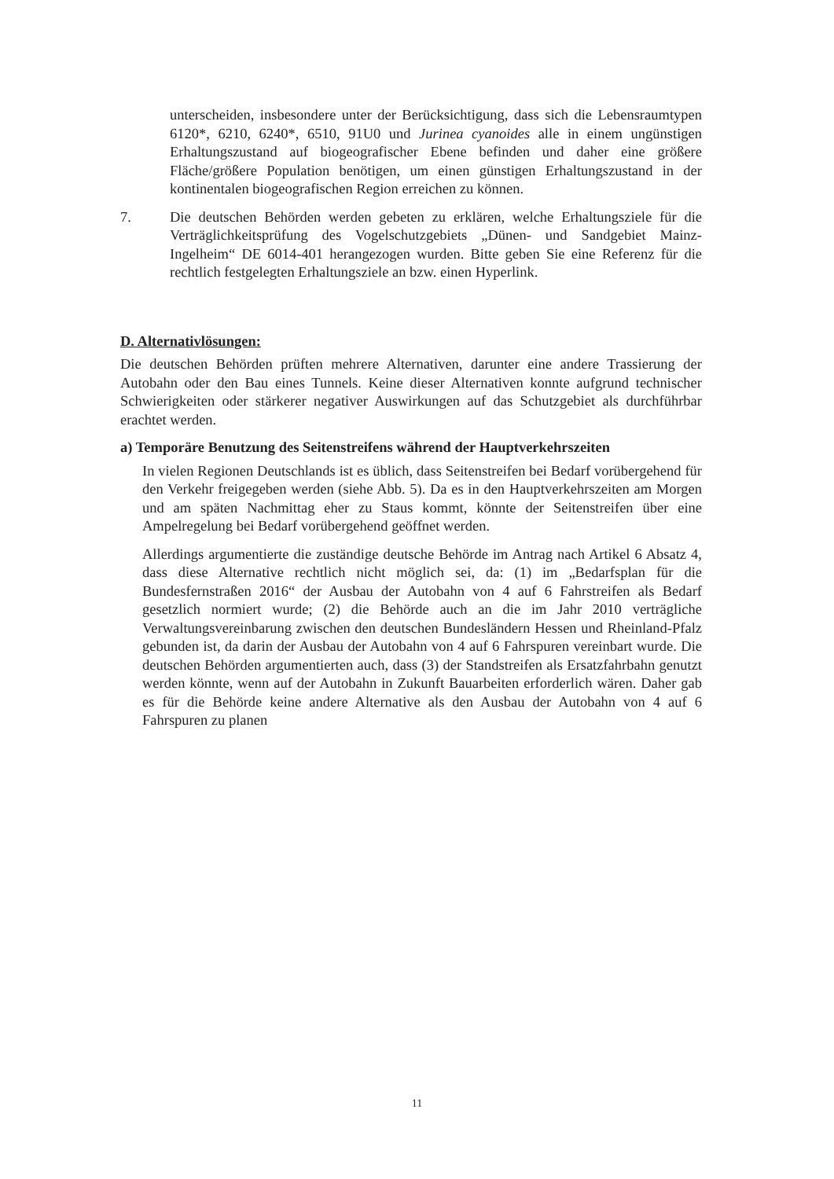unterscheiden, insbesondere unter der Berücksichtigung, dass sich die Lebensraumtypen 6120*, 6210, 6240*, 6510, 91U0 und Jurinea cyanoides alle in einem ungünstigen Erhaltungszustand auf biogeografischer Ebene befinden und daher eine größere Fläche/größere Population benötigen, um einen günstigen Erhaltungszustand in der kontinentalen biogeografischen Region erreichen zu können.
7. Die deutschen Behörden werden gebeten zu erklären, welche Erhaltungsziele für die Verträglichkeitsprüfung des Vogelschutzgebiets „Dünen- und Sandgebiet Mainz-Ingelheim“ DE 6014-401 herangezogen wurden. Bitte geben Sie eine Referenz für die rechtlich festgelegten Erhaltungsziele an bzw. einen Hyperlink.
D. Alternativlösungen:
Die deutschen Behörden prüften mehrere Alternativen, darunter eine andere Trassierung der Autobahn oder den Bau eines Tunnels. Keine dieser Alternativen konnte aufgrund technischer Schwierigkeiten oder stärkerer negativer Auswirkungen auf das Schutzgebiet als durchführbar erachtet werden.
a) Temporäre Benutzung des Seitenstreifens während der Hauptverkehrszeiten
In vielen Regionen Deutschlands ist es üblich, dass Seitenstreifen bei Bedarf vorübergehend für den Verkehr freigegeben werden (siehe Abb. 5). Da es in den Hauptverkehrszeiten am Morgen und am späten Nachmittag eher zu Staus kommt, könnte der Seitenstreifen über eine Ampelregelung bei Bedarf vorübergehend geöffnet werden.
Allerdings argumentierte die zuständige deutsche Behörde im Antrag nach Artikel 6 Absatz 4, dass diese Alternative rechtlich nicht möglich sei, da: (1) im „Bedarfsplan für die Bundesfernstraßen 2016“ der Ausbau der Autobahn von 4 auf 6 Fahrstreifen als Bedarf gesetzlich normiert wurde; (2) die Behörde auch an die im Jahr 2010 verträgliche Verwaltungsvereinbarung zwischen den deutschen Bundesländern Hessen und Rheinland-Pfalz gebunden ist, da darin der Ausbau der Autobahn von 4 auf 6 Fahrspuren vereinbart wurde. Die deutschen Behörden argumentierten auch, dass (3) der Standstreifen als Ersatzfahrbahn genutzt werden könnte, wenn auf der Autobahn in Zukunft Bauarbeiten erforderlich wären. Daher gab es für die Behörde keine andere Alternative als den Ausbau der Autobahn von 4 auf 6 Fahrspuren zu planen
11